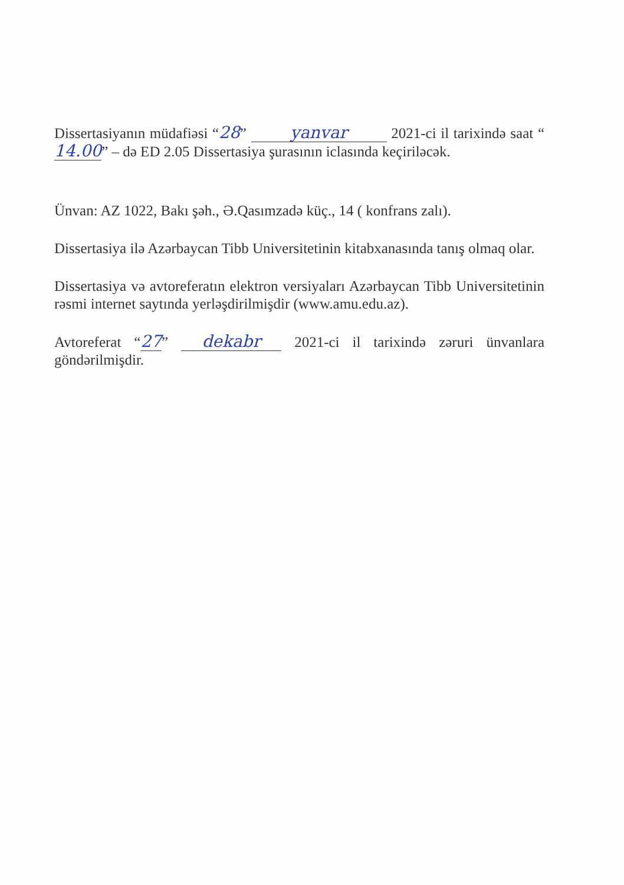Dissertasiyanın müdafiəsi “28” yanvar 2021-ci il tarixində saat “14.00” – də ED 2.05 Dissertasiya şurasının iclasında keçiriləcək.
Ünvan: AZ 1022, Bakı şəh., Ə.Qasımzadə küç., 14 ( konfrans zalı).
Dissertasiya ilə Azərbaycan Tibb Universitetinin kitabxanasında tanış olmaq olar.
Dissertasiya və avtoreferatın elektron versiyaları Azərbaycan Tibb Universitetinin rəsmi internet saytında yerləşdirilmişdir (www.amu.edu.az).
Avtoreferat “27” dekabr 2021-ci il tarixində zəruri ünvanlara göndərilmişdir.